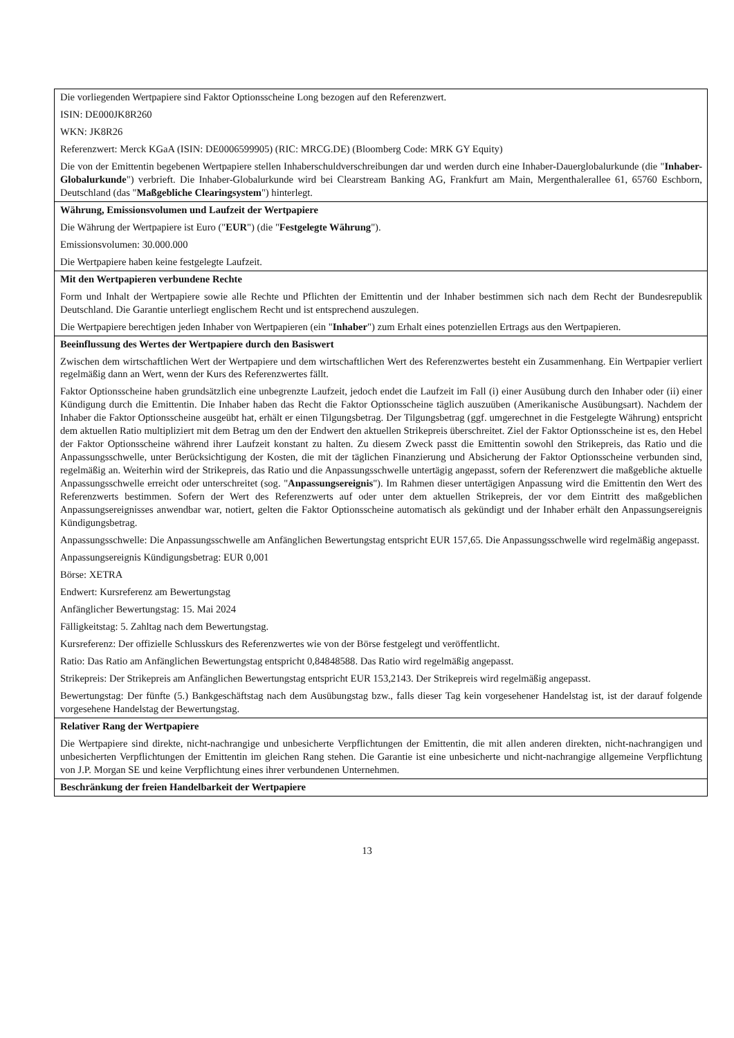| Die vorliegenden Wertpapiere sind Faktor Optionsscheine Long bezogen auf den Referenzwert. ISIN: DE000JK8R260 WKN: JK8R26 Referenzwert: Merck KGaA (ISIN: DE0006599905) (RIC: MRCG.DE) (Bloomberg Code: MRK GY Equity) Die von der Emittentin begebenen Wertpapiere stellen Inhaberschuldverschreibungen dar und werden durch eine Inhaber-Dauerglobalurkunde (die " Inhaber-Globalurkunde ") verbrieft. Die Inhaber-Globalurkunde wird bei Clearstream Banking AG, Frankfurt am Main, Mergenthalerallee 61, 65760 Eschborn, Deutschland (das " Maßgebliche Clearingsystem ") hinterlegt. |
| Währung, Emissionsvolumen und Laufzeit der Wertpapiere Die Währung der Wertpapiere ist Euro (" EUR ") (die " Festgelegte Währung "). Emissionsvolumen: 30.000.000 Die Wertpapiere haben keine festgelegte Laufzeit. |
| Mit den Wertpapieren verbundene Rechte Form und Inhalt der Wertpapiere sowie alle Rechte und Pflichten der Emittentin und der Inhaber bestimmen sich nach dem Recht der Bundesrepublik Deutschland. Die Garantie unterliegt englischem Recht und ist entsprechend auszulegen. Die Wertpapiere berechtigen jeden Inhaber von Wertpapieren (ein " Inhaber ") zum Erhalt eines potenziellen Ertrags aus den Wertpapieren. |
| Beeinflussung des Wertes der Wertpapiere durch den Basiswert Zwischen dem wirtschaftlichen Wert der Wertpapiere und dem wirtschaftlichen Wert des Referenzwertes besteht ein Zusammenhang. Ein Wertpapier verliert regelmäßig dann an Wert, wenn der Kurs des Referenzwertes fällt. Faktor Optionsscheine haben grundsätzlich eine unbegrenzte Laufzeit, jedoch endet die Laufzeit im Fall (i) einer Ausübung durch den Inhaber oder (ii) einer Kündigung durch die Emittentin. Die Inhaber haben das Recht die Faktor Optionsscheine täglich auszuüben (Amerikanische Ausübungsart). Nachdem der Inhaber die Faktor Optionsscheine ausgeübt hat, erhält er einen Tilgungsbetrag. Der Tilgungsbetrag (ggf. umgerechnet in die Festgelegte Währung) entspricht dem aktuellen Ratio multipliziert mit dem Betrag um den der Endwert den aktuellen Strikepreis überschreitet. Ziel der Faktor Optionsscheine ist es, den Hebel der Faktor Optionsscheine während ihrer Laufzeit konstant zu halten. Zu diesem Zweck passt die Emittentin sowohl den Strikepreis, das Ratio und die Anpassungsschwelle, unter Berücksichtigung der Kosten, die mit der täglichen Finanzierung und Absicherung der Faktor Optionsscheine verbunden sind, regelmäßig an. Weiterhin wird der Strikepreis, das Ratio und die Anpassungsschwelle untertägig angepasst, sofern der Referenzwert die maßgebliche aktuelle Anpassungsschwelle erreicht oder unterschreitet (sog. " Anpassungsereignis "). Im Rahmen dieser untertägigen Anpassung wird die Emittentin den Wert des Referenzwerts bestimmen. Sofern der Wert des Referenzwerts auf oder unter dem aktuellen Strikepreis, der vor dem Eintritt des maßgeblichen Anpassungsereignisses anwendbar war, notiert, gelten die Faktor Optionsscheine automatisch als gekündigt und der Inhaber erhält den Anpassungsereignis Kündigungsbetrag. Anpassungsschwelle: Die Anpassungsschwelle am Anfänglichen Bewertungstag entspricht EUR 157,65. Die Anpassungsschwelle wird regelmäßig angepasst. Anpassungsereignis Kündigungsbetrag: EUR 0,001 Börse: XETRA Endwert: Kursreferenz am Bewertungstag Anfänglicher Bewertungstag: 15. Mai 2024 Fälligkeitstag: 5. Zahltag nach dem Bewertungstag. Kursreferenz: Der offizielle Schlusskurs des Referenzwertes wie von der Börse festgelegt und veröffentlicht. Ratio: Das Ratio am Anfänglichen Bewertungstag entspricht 0,84848588. Das Ratio wird regelmäßig angepasst. Strikepreis: Der Strikepreis am Anfänglichen Bewertungstag entspricht EUR 153,2143. Der Strikepreis wird regelmäßig angepasst. Bewertungstag: Der fünfte (5.) Bankgeschäftstag nach dem Ausübungstag bzw., falls dieser Tag kein vorgesehener Handelstag ist, ist der darauf folgende vorgesehene Handelstag der Bewertungstag. |
| Relativer Rang der Wertpapiere Die Wertpapiere sind direkte, nicht-nachrangige und unbesicherte Verpflichtungen der Emittentin, die mit allen anderen direkten, nicht-nachrangigen und unbesicherten Verpflichtungen der Emittentin im gleichen Rang stehen. Die Garantie ist eine unbesicherte und nicht-nachrangige allgemeine Verpflichtung von J.P. Morgan SE und keine Verpflichtung eines ihrer verbundenen Unternehmen. |
| Beschränkung der freien Handelbarkeit der Wertpapiere |
13